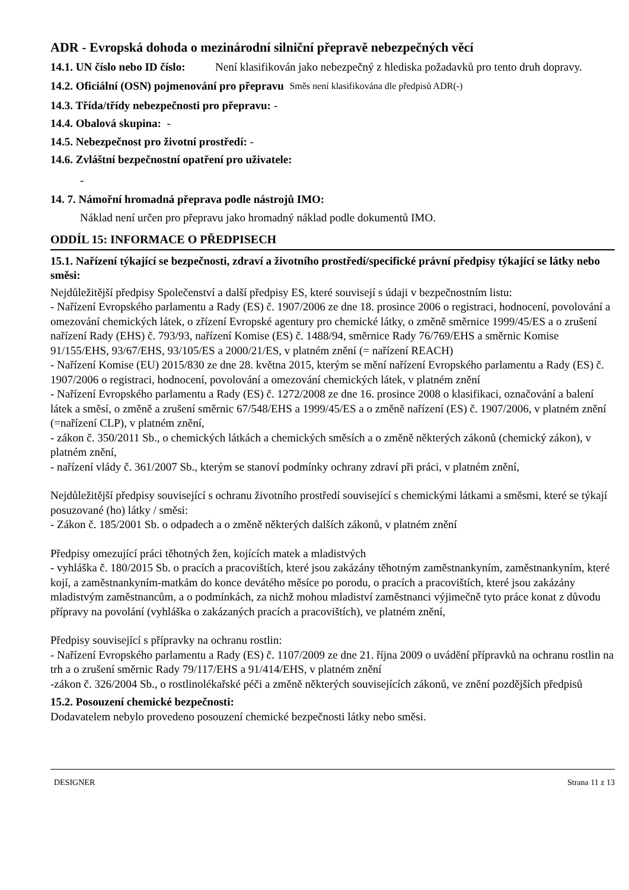ADR - Evropská dohoda o mezinárodní silniční přepravě nebezpečných věcí
14.1. UN číslo nebo ID číslo: Není klasifikován jako nebezpečný z hlediska požadavků pro tento druh dopravy.
14.2. Oficiální (OSN) pojmenování pro přepravu Směs není klasifikována dle předpisů ADR(-)
14.3. Třída/třídy nebezpečnosti pro přepravu: -
14.4. Obalová skupina: -
14.5. Nebezpečnost pro životní prostředí: -
14.6. Zvláštní bezpečnostní opatření pro uživatele:
-
14. 7. Námořní hromadná přeprava podle nástrojů IMO:
Náklad není určen pro přepravu jako hromadný náklad podle dokumentů IMO.
ODDÍL 15: INFORMACE O PŘEDPISECH
15.1. Nařízení týkající se bezpečnosti, zdraví a životního prostředí/specifické právní předpisy týkající se látky nebo směsi:
Nejdůležitější předpisy Společenství a další předpisy ES, které souvisejí s údaji v bezpečnostním listu:
- Nařízení Evropského parlamentu a Rady (ES) č. 1907/2006 ze dne 18. prosince 2006 o registraci, hodnocení, povolování a omezování chemických látek, o zřízení Evropské agentury pro chemické látky, o změně směrnice 1999/45/ES a o zrušení nařízení Rady (EHS) č. 793/93, nařízení Komise (ES) č. 1488/94, směrnice Rady 76/769/EHS a směrnic Komise 91/155/EHS, 93/67/EHS, 93/105/ES a 2000/21/ES, v platném znění (= nařízení REACH)
- Nařízení Komise (EU) 2015/830 ze dne 28. května 2015, kterým se mění nařízení Evropského parlamentu a Rady (ES) č. 1907/2006 o registraci, hodnocení, povolování a omezování chemických látek, v platném znění
- Nařízení Evropského parlamentu a Rady (ES) č. 1272/2008 ze dne 16. prosince 2008 o klasifikaci, označování a balení látek a směsí, o změně a zrušení směrnic 67/548/EHS a 1999/45/ES a o změně nařízení (ES) č. 1907/2006, v platném znění (=nařízení CLP), v platném znění,
- zákon č. 350/2011 Sb., o chemických látkách a chemických směsích a o změně některých zákonů (chemický zákon), v platném znění,
- nařízení vlády č. 361/2007 Sb., kterým se stanoví podmínky ochrany zdraví při práci, v platném znění,
Nejdůležitější předpisy související s ochranu životního prostředí související s chemickými látkami a směsmi, které se týkají posuzované (ho) látky / směsi:
- Zákon č. 185/2001 Sb. o odpadech a o změně některých dalších zákonů, v platném znění
Předpisy omezující práci těhotných žen, kojících matek a mladistvých
- vyhláška č. 180/2015 Sb. o pracích a pracovištích, které jsou zakázány těhotným zaměstnankyním, zaměstnankyním, které kojí, a zaměstnankyním-matkám do konce devátého měsíce po porodu, o pracích a pracovištích, které jsou zakázány mladistvým zaměstnancům, a o podmínkách, za nichž mohou mladiství zaměstnanci výjimečně tyto práce konat z důvodu přípravy na povolání (vyhláška o zakázaných pracích a pracovištích), ve platném znění,
Předpisy související s přípravky na ochranu rostlin:
- Nařízení Evropského parlamentu a Rady (ES) č. 1107/2009 ze dne 21. října 2009 o uvádění přípravků na ochranu rostlin na trh a o zrušení směrnic Rady 79/117/EHS a 91/414/EHS, v platném znění
-zákon č. 326/2004 Sb., o rostlinolékařské péči a změně některých souvisejících zákonů, ve znění pozdějších předpisů
15.2. Posouzení chemické bezpečnosti:
Dodavatelem nebylo provedeno posouzení chemické bezpečnosti látky nebo směsi.
DESIGNER Strana 11 z 13